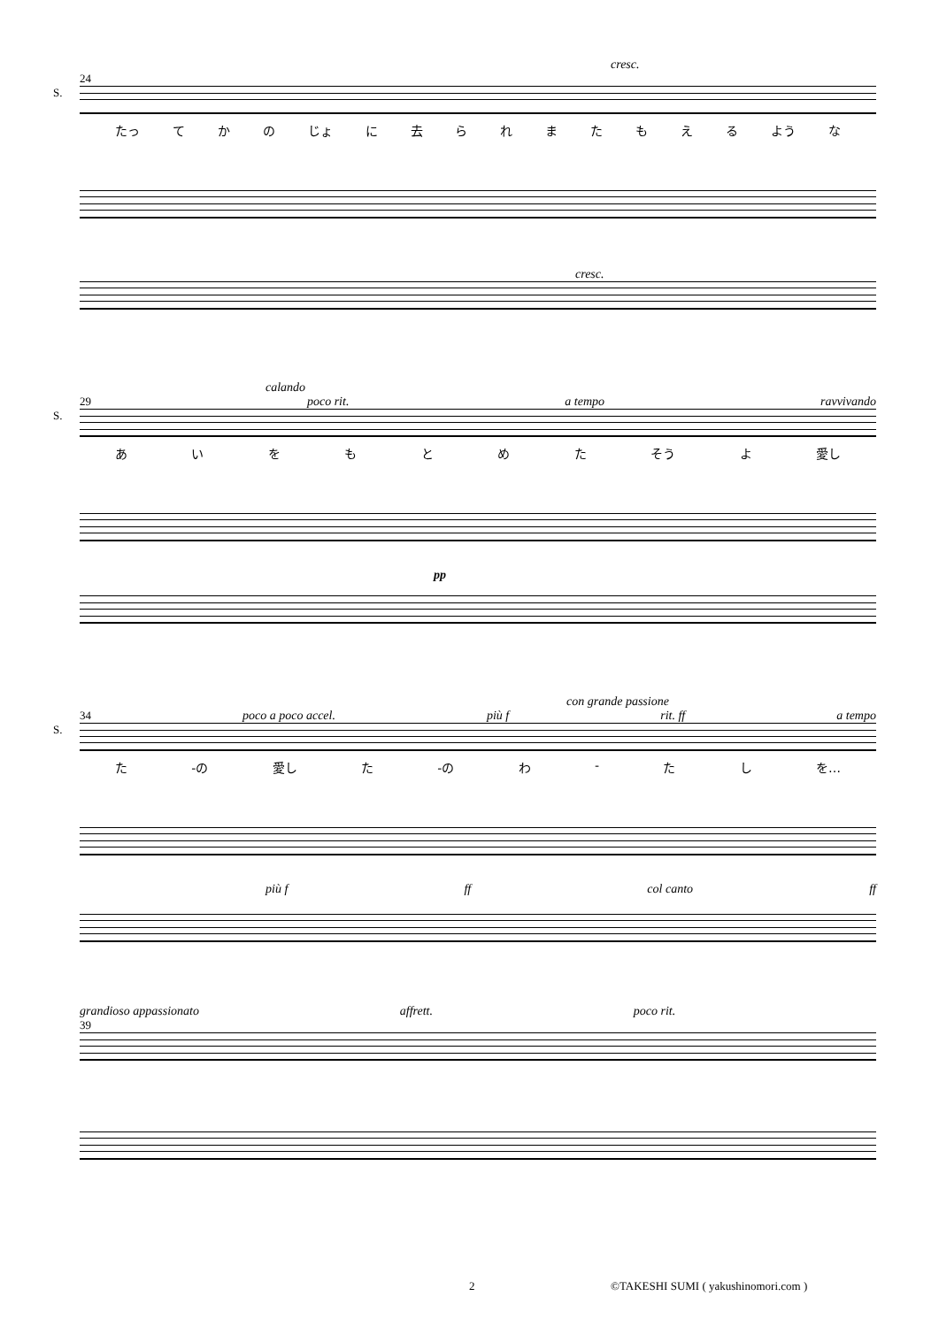cresc.
24
S.
たっ てかの じょ に去られまたもえる よう な
cresc.
calando
29 poco rit. a tempo ravvivando
S.
あいをもとめた そう よ 愛し
pp
con grande passione
34 poco a poco accel. più f rit. ff a tempo
S.
た -の 愛し た -の わ - たし を…
più f ff col canto ff
grandioso appassionato affrett. poco rit.
39
2 ©TAKESHI SUMI ( yakushinomori.com )